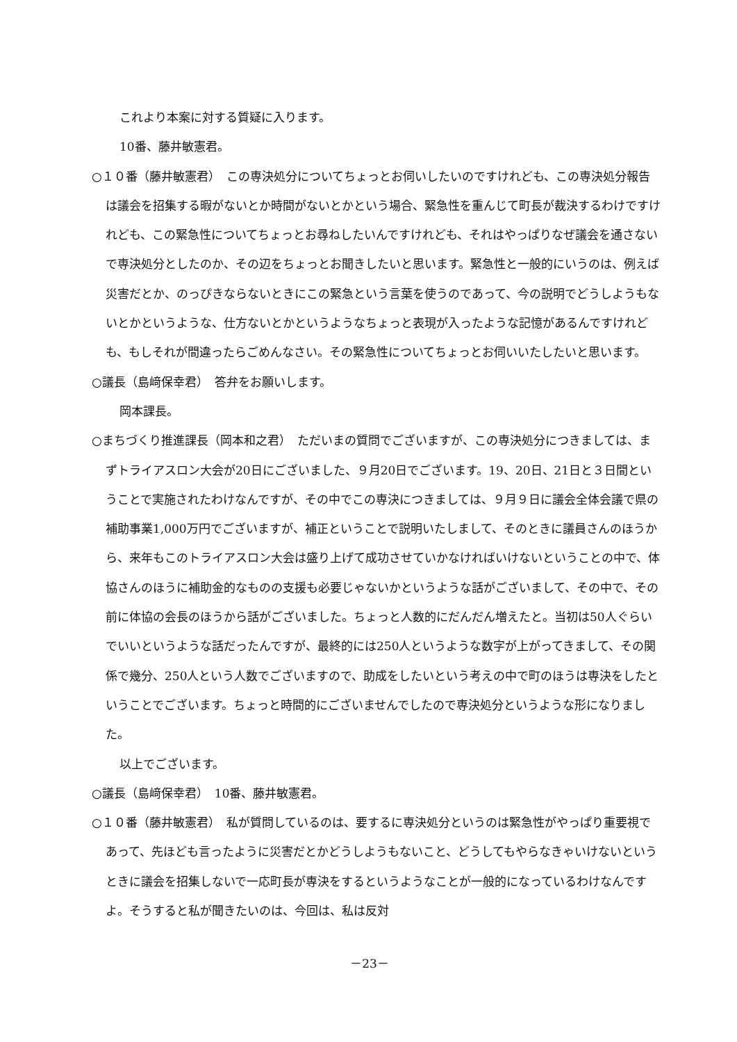これより本案に対する質疑に入ります。
10番、藤井敏憲君。
○１０番（藤井敏憲君）　この専決処分についてちょっとお伺いしたいのですけれども、この専決処分報告は議会を招集する暇がないとか時間がないとかという場合、緊急性を重んじて町長が裁決するわけですけれども、この緊急性についてちょっとお尋ねしたいんですけれども、それはやっぱりなぜ議会を通さないで専決処分としたのか、その辺をちょっとお聞きしたいと思います。緊急性と一般的にいうのは、例えば災害だとか、のっぴきならないときにこの緊急という言葉を使うのであって、今の説明でどうしようもないとかというような、仕方ないとかというようなちょっと表現が入ったような記憶があるんですけれども、もしそれが間違ったらごめんなさい。その緊急性についてちょっとお伺いいたしたいと思います。
○議長（島﨑保幸君）　答弁をお願いします。
岡本課長。
○まちづくり推進課長（岡本和之君）　ただいまの質問でございますが、この専決処分につきましては、まずトライアスロン大会が20日にございました、９月20日でございます。19、20日、21日と３日間ということで実施されたわけなんですが、その中でこの専決につきましては、９月９日に議会全体会議で県の補助事業1,000万円でございますが、補正ということで説明いたしまして、そのときに議員さんのほうから、来年もこのトライアスロン大会は盛り上げて成功させていかなければいけないということの中で、体協さんのほうに補助金的なものの支援も必要じゃないかというような話がございまして、その中で、その前に体協の会長のほうから話がございました。ちょっと人数的にだんだん増えたと。当初は50人ぐらいでいいというような話だったんですが、最終的には250人というような数字が上がってきまして、その関係で幾分、250人という人数でございますので、助成をしたいという考えの中で町のほうは専決をしたということでございます。ちょっと時間的にございませんでしたので専決処分というような形になりました。
以上でございます。
○議長（島﨑保幸君）　10番、藤井敏憲君。
○１０番（藤井敏憲君）　私が質問しているのは、要するに専決処分というのは緊急性がやっぱり重要視であって、先ほども言ったように災害だとかどうしようもないこと、どうしてもやらなきゃいけないというときに議会を招集しないで一応町長が専決をするというようなことが一般的になっているわけなんですよ。そうすると私が聞きたいのは、今回は、私は反対
－23－